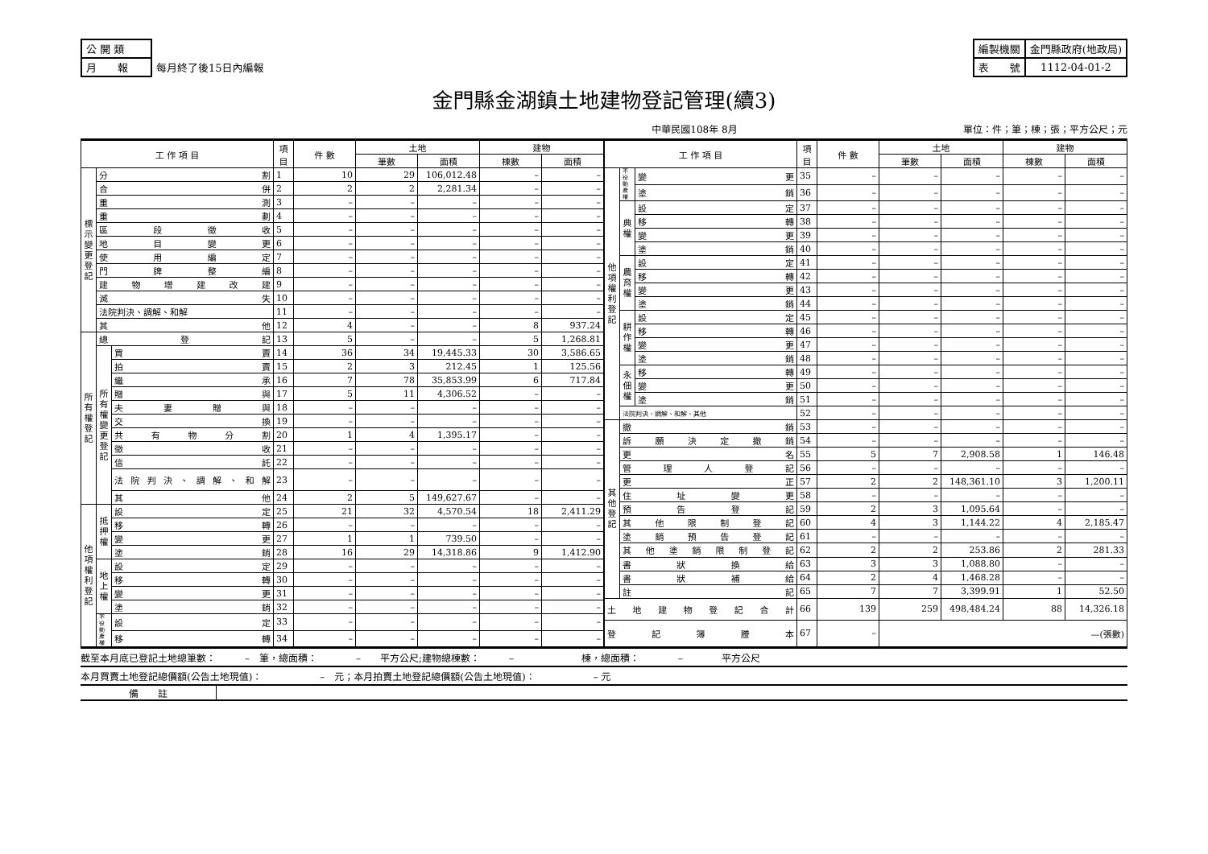| 公 開 類 | |
| 月 報 | 每月終了後15日內編報 |
| 編製機關 | 金門縣政府(地政局) |
| 表 號 | 1112-04-01-2 |
金門縣金湖鎮土地建物登記管理(續3)
中華民國108年 8月 單位：件；筆；棟；張；平方公尺；元
| 工 作 項 目 | | | 項目 | 件 數 | 土地 | | 建物 | |
| --- | --- | --- | --- | --- | --- | --- | --- | --- |
| | | | | | 筆數 | 面積 | 棟數 | 面積 |
| 標示變更登記 | 分割 | | 1 | 10 | 29 | 106,012.48 | – | – |
| | 合併 | | 2 | 2 | 2 | 2,281.34 | – | – |
| | 重測 | | 3 | – | – | – | – | – |
| | 重劃 | | 4 | – | – | – | – | – |
| | 區段徵收 | | 5 | – | – | – | – | – |
| | 地目變更 | | 6 | – | – | – | – | – |
| | 使用編定 | | 7 | – | – | – | – | – |
| | 門牌整編 | | 8 | – | – | – | – | – |
| | 建物增建改建 | | 9 | – | – | – | – | – |
| | 滅失 | | 10 | – | – | – | – | – |
| | 法院判決、調解、和解 | | 11 | – | – | – | – | – |
| | 其他 | | 12 | 4 | – | – | 8 | 937.24 |
| 所有權登記 | 總登記 | | 13 | 5 | – | – | 5 | 1,268.81 |
| | 所有權變更登記 | 買賣 | 14 | 36 | 34 | 19,445.33 | 30 | 3,586.65 |
| | | 拍賣 | 15 | 2 | 3 | 212.45 | 1 | 125.56 |
| | | 繼承 | 16 | 7 | 78 | 35,853.99 | 6 | 717.84 |
| | | 贈與 | 17 | 5 | 11 | 4,306.52 | – | – |
| | | 夫妻贈與 | 18 | – | – | – | – | – |
| | | 交換 | 19 | – | – | – | – | – |
| | | 共有物分割 | 20 | 1 | 4 | 1,395.17 | – | – |
| | | 徵收 | 21 | – | – | – | – | – |
| | | 信託 | 22 | – | – | – | – | – |
| | | 法院判決、調解、和解 | 23 | – | – | – | – | – |
| | | 其他 | 24 | 2 | 5 | 149,627.67 | – | – |
| 他項權利登記 | 抵押權 | 設定 | 25 | 21 | 32 | 4,570.54 | 18 | 2,411.29 |
| | | 移轉 | 26 | – | – | – | – | – |
| | | 變更 | 27 | 1 | 1 | 739.50 | – | – |
| | | 塗銷 | 28 | 16 | 29 | 14,318.86 | 9 | 1,412.90 |
| | 地上權 | 設定 | 29 | – | – | – | – | – |
| | | 移轉 | 30 | – | – | – | – | – |
| | | 變更 | 31 | – | – | – | – | – |
| | | 塗銷 | 32 | – | – | – | – | – |
| | 不役動產權 | 設定 | 33 | – | – | – | – | – |
| | | 移轉 | 34 | – | – | – | – | – |
| 工 作 項 目 | | | 項目 | 件 數 | 土地 | | 建物 | |
| --- | --- | --- | --- | --- | --- | --- | --- | --- |
| | | | | | 筆數 | 面積 | 棟數 | 面積 |
| 他項權利登記 | 不役動產權 | 變更 | 35 | – | – | – | – | – |
| | | 塗銷 | 36 | – | – | – | – | – |
| | 典權 | 設定 | 37 | – | – | – | – | – |
| | | 移轉 | 38 | – | – | – | – | – |
| | | 變更 | 39 | – | – | – | – | – |
| | | 塗銷 | 40 | – | – | – | – | – |
| | 農育權 | 設定 | 41 | – | – | – | – | – |
| | | 移轉 | 42 | – | – | – | – | – |
| | | 變更 | 43 | – | – | – | – | – |
| | | 塗銷 | 44 | – | – | – | – | – |
| | 耕作權 | 設定 | 45 | – | – | – | – | – |
| | | 移轉 | 46 | – | – | – | – | – |
| | | 變更 | 47 | – | – | – | – | – |
| | | 塗銷 | 48 | – | – | – | – | – |
| | 永佃權 | 移轉 | 49 | – | – | – | – | – |
| | | 變更 | 50 | – | – | – | – | – |
| | | 塗銷 | 51 | – | – | – | – | – |
| | 法院判決、調解、和解、其他 | | 52 | – | – | – | – | – |
| 其他登記 | 撤銷 | | 53 | – | – | – | – | – |
| | 訴願決定撤銷 | | 54 | – | – | – | – | – |
| | 更名 | | 55 | 5 | 7 | 2,908.58 | 1 | 146.48 |
| | 管理人登記 | | 56 | – | – | – | – | – |
| | 更正 | | 57 | 2 | 2 | 148,361.10 | 3 | 1,200.11 |
| | 住址變更 | | 58 | – | – | – | – | – |
| | 預告登記 | | 59 | 2 | 3 | 1,095.64 | – | – |
| | 其他限制登記 | | 60 | 4 | 3 | 1,144.22 | 4 | 2,185.47 |
| | 塗銷預告登記 | | 61 | – | – | – | – | – |
| | 其他塗銷限制登記 | | 62 | 2 | 2 | 253.86 | 2 | 281.33 |
| | 書狀換給 | | 63 | 3 | 3 | 1,088.80 | – | – |
| | 書狀補給 | | 64 | 2 | 4 | 1,468.28 | – | – |
| | 註記 | | 65 | 7 | 7 | 3,399.91 | 1 | 52.50 |
| 土地建物登記合計 | | | 66 | 139 | 259 | 498,484.24 | 88 | 14,326.18 |
| 登記簿謄本 | | | 67 | – | —(張數) | | | |
截至本月底已登記土地總筆數：　　　–　筆，總面積：　　　　–　　平方公尺;建物總棟數：　　　–　　　　　　　棟，總面積：　　　　–　　　　平方公尺
本月買賣土地登記總價額(公告土地現值)：　　　　　　–　元；本月拍賣土地登記總價額(公告土地現值)：　　　　　　– 元
備　　註